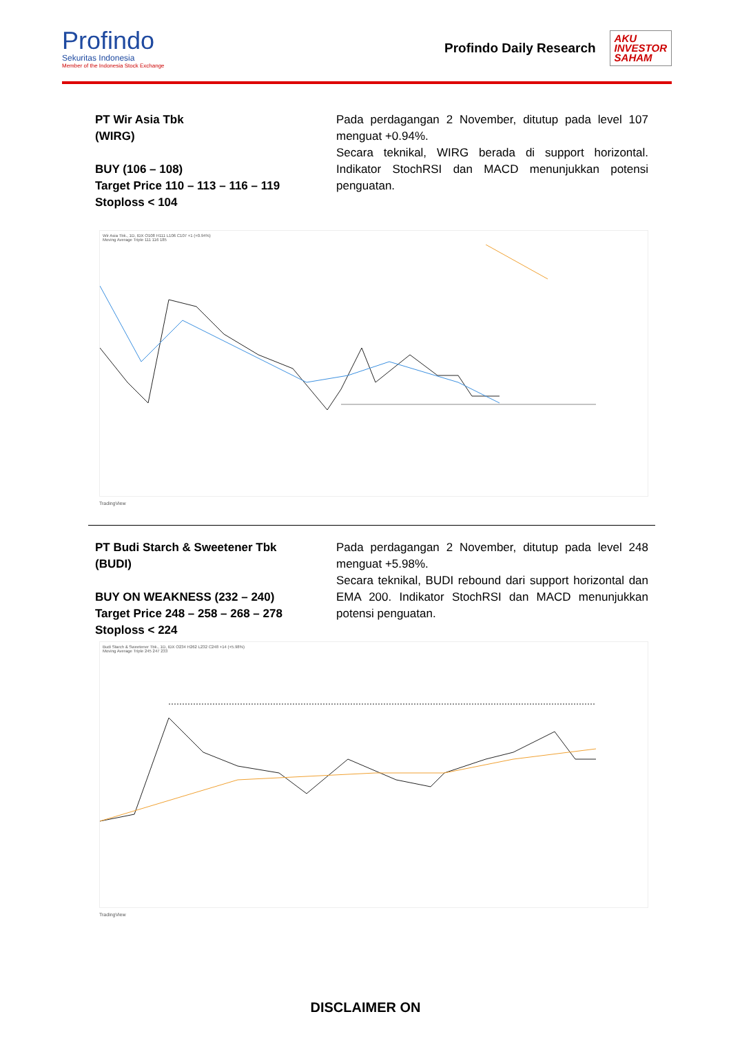Profindo
Sekuritas Indonesia
Member of the Indonesia Stock Exchange
Profindo Daily Research
AKU
INVESTOR
SAHAM
PT Wir Asia Tbk
(WIRG)
BUY (106 – 108)
Target Price 110 – 113 – 116 – 119
Stoploss < 104
Pada perdagangan 2 November, ditutup pada level 107 menguat +0.94%.
Secara teknikal, WIRG berada di support horizontal. Indikator StochRSI dan MACD menunjukkan potensi penguatan.
Wir Asia Tbk., 1D, IDX O108 H111 L106 C107 +1 (+0.94%)
Moving Average Triple 111 116 185
TradingView
PT Budi Starch & Sweetener Tbk
(BUDI)
BUY ON WEAKNESS (232 – 240)
Target Price 248 – 258 – 268 – 278
Stoploss < 224
Pada perdagangan 2 November, ditutup pada level 248 menguat +5.98%.
Secara teknikal, BUDI rebound dari support horizontal dan EMA 200. Indikator StochRSI dan MACD menunjukkan potensi penguatan.
Budi Starch & Sweetener Tbk., 1D, IDX O234 H262 L232 C248 +14 (+5.98%)
Moving Average Triple 245 247 233
TradingView
DISCLAIMER ON